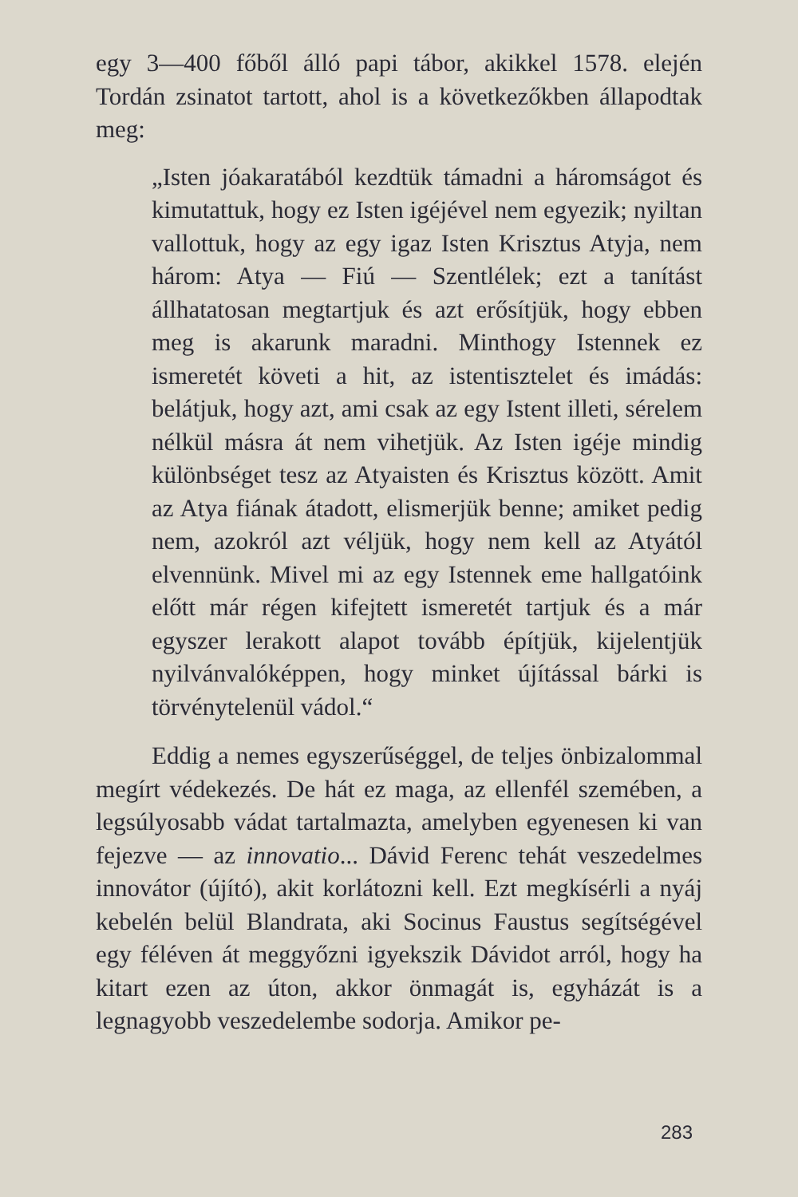egy 3—400 főből álló papi tábor, akikkel 1578. elején Tordán zsinatot tartott, ahol is a következőkben állapodtak meg:
„Isten jóakaratából kezdtük támadni a háromságot és kimutattuk, hogy ez Isten igéjével nem egyezik; nyiltan vallottuk, hogy az egy igaz Isten Krisztus Atyja, nem három: Atya — Fiú — Szentlélek; ezt a tanítást állhatatosan megtartjuk és azt erősítjük, hogy ebben meg is akarunk maradni. Minthogy Istennek ez ismeretét követi a hit, az istentisztelet és imádás: belátjuk, hogy azt, ami csak az egy Istent illeti, sérelem nélkül másra át nem vihetjük. Az Isten igéje mindig különbséget tesz az Atyaisten és Krisztus között. Amit az Atya fiának átadott, elismerjük benne; amiket pedig nem, azokról azt véljük, hogy nem kell az Atyától elvennünk. Mivel mi az egy Istennek eme hallgatóink előtt már régen kifejtett ismeretét tartjuk és a már egyszer lerakott alapot tovább építjük, kijelentjük nyilvánvalóképpen, hogy minket újítással bárki is törvénytelenül vádol.“
Eddig a nemes egyszerűséggel, de teljes önbizalommal megírt védekezés. De hát ez maga, az ellenfél szemében, a legsúlyosabb vádat tartalmazta, amelyben egyenesen ki van fejezve — az innovatio... Dávid Ferenc tehát veszedelmes innovátor (újító), akit korlátozni kell. Ezt megkísérli a nyáj kebelén belül Blandrata, aki Socinus Faustus segítségével egy féléven át meggyőzni igyekszik Dávidot arról, hogy ha kitart ezen az úton, akkor önmagát is, egyházát is a legnagyobb veszedelembe sodorja. Amikor pe-
283